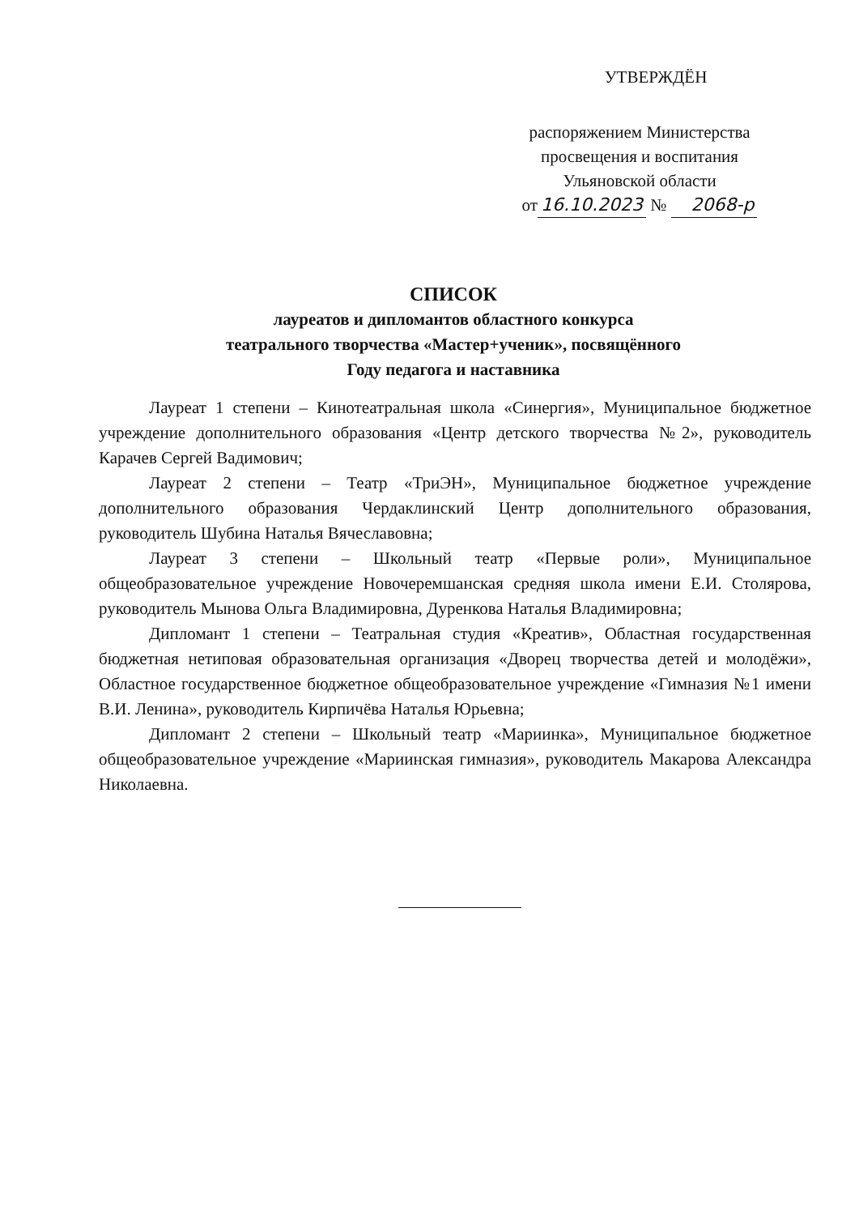УТВЕРЖДЁН
распоряжением Министерства
просвещения и воспитания
Ульяновской области
от 16.10.2023 № 2068-р
СПИСОК
лауреатов и дипломантов областного конкурса
театрального творчества «Мастер+ученик», посвящённого
Году педагога и наставника
Лауреат 1 степени – Кинотеатральная школа «Синергия», Муниципальное бюджетное учреждение дополнительного образования «Центр детского творчества №2», руководитель Карачев Сергей Вадимович;
Лауреат 2 степени – Театр «ТриЭН», Муниципальное бюджетное учреждение дополнительного образования Чердаклинский Центр дополнительного образования, руководитель Шубина Наталья Вячеславовна;
Лауреат 3 степени – Школьный театр «Первые роли», Муниципальное общеобразовательное учреждение Новочеремшанская средняя школа имени Е.И. Столярова, руководитель Мынова Ольга Владимировна, Дуренкова Наталья Владимировна;
Дипломант 1 степени – Театральная студия «Креатив», Областная государственная бюджетная нетиповая образовательная организация «Дворец творчества детей и молодёжи», Областное государственное бюджетное общеобразовательное учреждение «Гимназия №1 имени В.И. Ленина», руководитель Кирпичёва Наталья Юрьевна;
Дипломант 2 степени – Школьный театр «Мариинка», Муниципальное бюджетное общеобразовательное учреждение «Мариинская гимназия», руководитель Макарова Александра Николаевна.